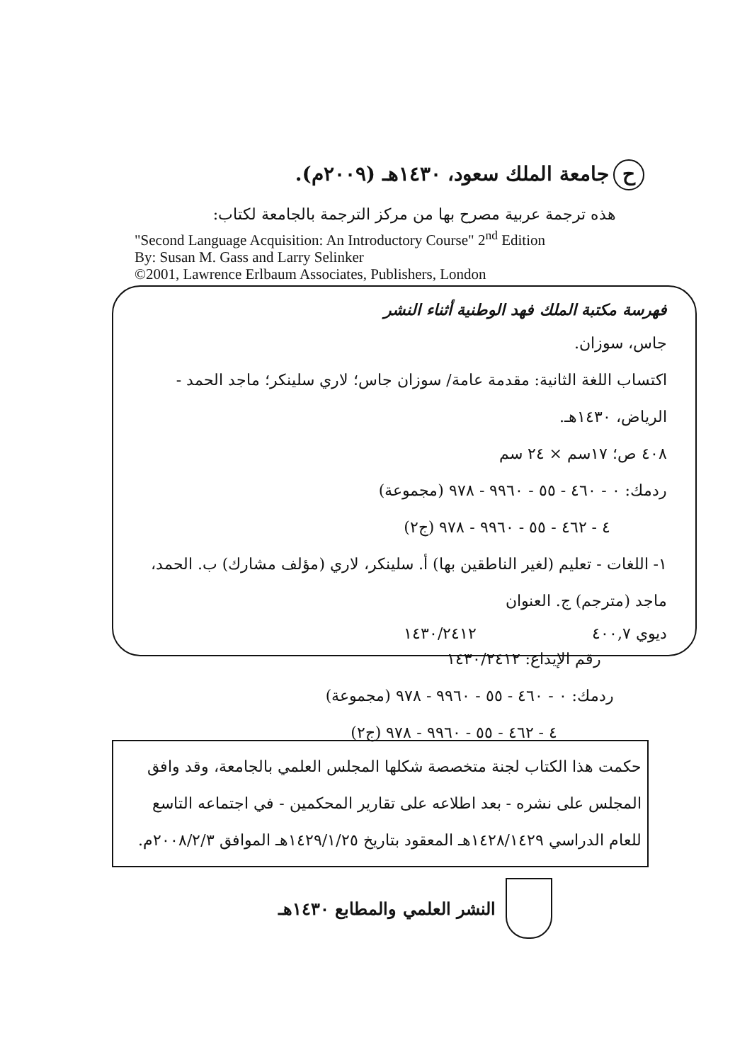ح جامعة الملك سعود، ١٤٣٠هـ (٢٠٠٩م).
هذه ترجمة عربية مصرح بها من مركز الترجمة بالجامعة لكتاب:
"Second Language Acquisition: An Introductory Course" 2<sup>nd</sup> Edition
By: Susan M. Gass and Larry Selinker
©2001, Lawrence Erlbaum Associates, Publishers, London
فهرسة مكتبة الملك فهد الوطنية أثناء النشر
جاس، سوزان.
اكتساب اللغة الثانية: مقدمة عامة/ سوزان جاس؛ لاري سلينكر؛ ماجد الحمد - الرياض، ١٤٣٠هـ.
٤٠٨ ص؛ ١٧سم × ٢٤ سم
ردمك: ٠ - ٤٦٠ - ٥٥ - ٩٩٦٠ - ٩٧٨ (مجموعة)
٤ - ٤٦٢ - ٥٥ - ٩٩٦٠ - ٩٧٨ (ج٢)
١- اللغات - تعليم (لغير الناطقين بها) أ. سلينكر، لاري (مؤلف مشارك) ب. الحمد، ماجد (مترجم) ج. العنوان
ديوي ٤٠٠,٧ ١٤٣٠/٢٤١٢
رقم الإيداع: ١٤٣٠/٢٤١٢
ردمك: ٠ - ٤٦٠ - ٥٥ - ٩٩٦٠ - ٩٧٨ (مجموعة)
٤ - ٤٦٢ - ٥٥ - ٩٩٦٠ - ٩٧٨ (ج٢)
حكمت هذا الكتاب لجنة متخصصة شكلها المجلس العلمي بالجامعة، وقد وافق المجلس على نشره - بعد اطلاعه على تقارير المحكمين - في اجتماعه التاسع للعام الدراسي ١٤٢٨/١٤٢٩هـ المعقود بتاريخ ١٤٢٩/١/٢٥هـ الموافق ٢٠٠٨/٢/٣م.
النشر العلمي والمطابع ١٤٣٠هـ